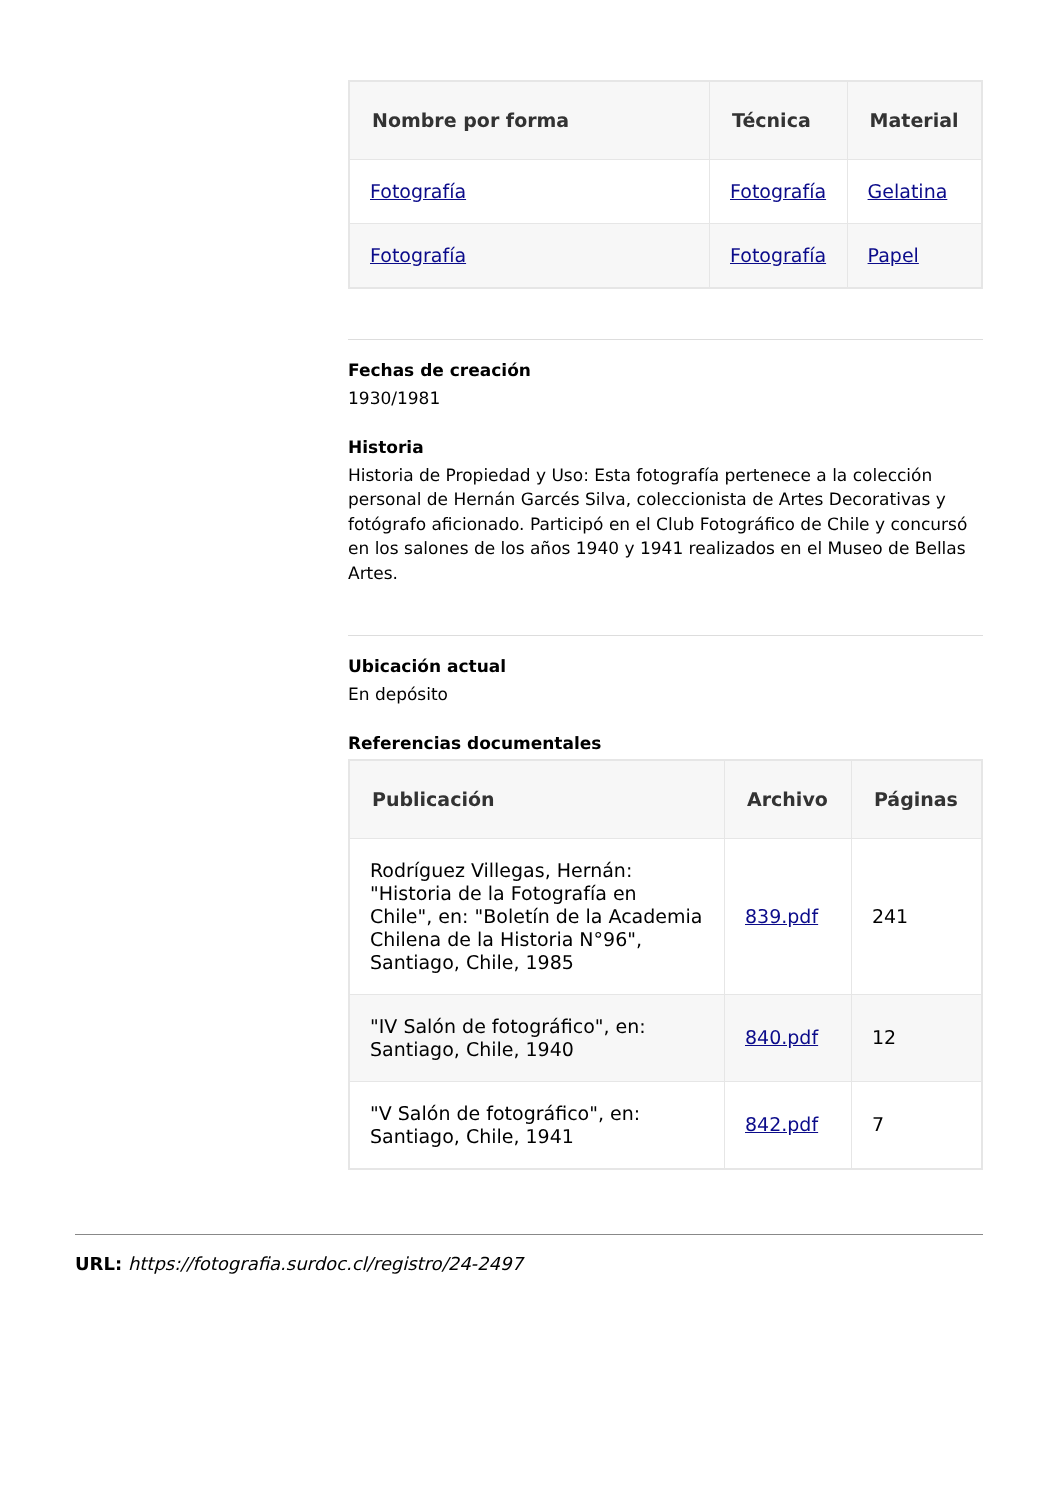| Nombre por forma | Técnica | Material |
| --- | --- | --- |
| Fotografía | Fotografía | Gelatina |
| Fotografía | Fotografía | Papel |
Fechas de creación
1930/1981
Historia
Historia de Propiedad y Uso: Esta fotografía pertenece a la colección personal de Hernán Garcés Silva, coleccionista de Artes Decorativas y fotógrafo aficionado. Participó en el Club Fotográfico de Chile y concursó en los salones de los años 1940 y 1941 realizados en el Museo de Bellas Artes.
Ubicación actual
En depósito
Referencias documentales
| Publicación | Archivo | Páginas |
| --- | --- | --- |
| Rodríguez Villegas, Hernán: "Historia de la Fotografía en Chile", en: "Boletín de la Academia Chilena de la Historia N°96", Santiago, Chile, 1985 | 839.pdf | 241 |
| "IV Salón de fotográfico", en: Santiago, Chile, 1940 | 840.pdf | 12 |
| "V Salón de fotográfico", en: Santiago, Chile, 1941 | 842.pdf | 7 |
URL: https://fotografia.surdoc.cl/registro/24-2497